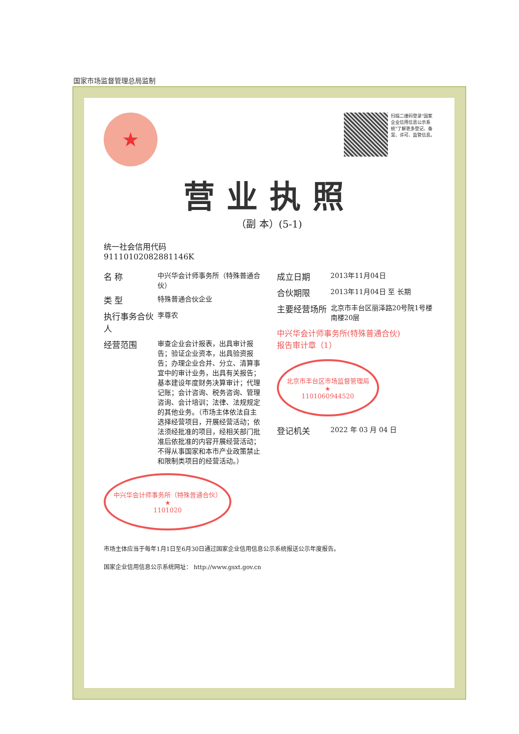国家市场监督管理总局监制
★
扫描二维码登录"国家企业信用信息公示系统"了解更多登记、备案、许可、监管信息。
营业执照
（副 本）(5-1)
统一社会信用代码
91110102082881146K
名 称
中兴华会计师事务所（特殊普通合伙）
类 型
特殊普通合伙企业
执行事务合伙人
李尊农
经营范围
审查企业会计报表，出具审计报告；验证企业资本，出具验资报告；办理企业合并、分立、清算事宜中的审计业务，出具有关报告；基本建设年度财务决算审计；代理记账；会计咨询、税务咨询、管理咨询、会计培训；法律、法规规定的其他业务。（市场主体依法自主选择经营项目，开展经营活动；依法须经批准的项目，经相关部门批准后依批准的内容开展经营活动；不得从事国家和本市产业政策禁止和限制类项目的经营活动。）
中兴华会计师事务所（特殊普通合伙）
★
1101020
成立日期
2013年11月04日
合伙期限
2013年11月04日 至 长期
主要经营场所
北京市丰台区丽泽路20号院1号楼南楼20层
中兴华会计师事务所(特殊普通合伙)
报告审计章（1）
北京市丰台区市场监督管理局
★
1101060944520
登记机关
2022 年 03 月 04 日
市场主体应当于每年1月1日至6月30日通过国家企业信用信息公示系统报送公示年度报告。
国家企业信用信息公示系统网址： http://www.gsxt.gov.cn